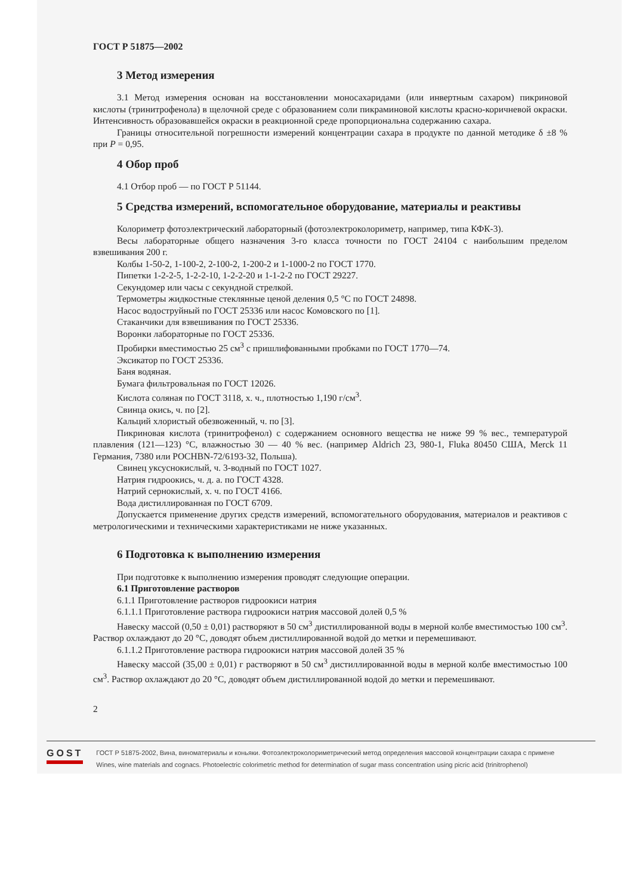ГОСТ Р 51875—2002
3 Метод измерения
3.1 Метод измерения основан на восстановлении моносахаридами (или инвертным сахаром) пикриновой кислоты (тринитрофенола) в щелочной среде с образованием соли пикраминовой кислоты красно-коричневой окраски. Интенсивность образовавшейся окраски в реакционной среде пропорциональна содержанию сахара.
Границы относительной погрешности измерений концентрации сахара в продукте по данной методике δ ±8 % при P = 0,95.
4 Обор проб
4.1 Отбор проб — по ГОСТ Р 51144.
5 Средства измерений, вспомогательное оборудование, материалы и реактивы
Колориметр фотоэлектрический лабораторный (фотоэлектроколориметр, например, типа КФК-3).
Весы лабораторные общего назначения 3-го класса точности по ГОСТ 24104 с наибольшим пределом взвешивания 200 г.
Колбы 1-50-2, 1-100-2, 2-100-2, 1-200-2 и 1-1000-2 по ГОСТ 1770.
Пипетки 1-2-2-5, 1-2-2-10, 1-2-2-20 и 1-1-2-2 по ГОСТ 29227.
Секундомер или часы с секундной стрелкой.
Термометры жидкостные стеклянные ценой деления 0,5 °С по ГОСТ 24898.
Насос водоструйный по ГОСТ 25336 или насос Комовского по [1].
Стаканчики для взвешивания по ГОСТ 25336.
Воронки лабораторные по ГОСТ 25336.
Пробирки вместимостью 25 см<sup>3</sup> с пришлифованными пробками по ГОСТ 1770—74.
Эксикатор по ГОСТ 25336.
Баня водяная.
Бумага фильтровальная по ГОСТ 12026.
Кислота соляная по ГОСТ 3118, х. ч., плотностью 1,190 г/см<sup>3</sup>.
Свинца окись, ч. по [2].
Кальций хлористый обезвоженный, ч. по [3].
Пикриновая кислота (тринитрофенол) с содержанием основного вещества не ниже 99 % вес., температурой плавления (121—123) °С, влажностью 30 — 40 % вес. (например Aldrich 23, 980-1, Fluka 80450 США, Merck 11 Германия, 7380 или POCHBN-72/6193-32, Польша).
Свинец уксуснокислый, ч. 3-водный по ГОСТ 1027.
Натрия гидроокись, ч. д. а. по ГОСТ 4328.
Натрий сернокислый, х. ч. по ГОСТ 4166.
Вода дистиллированная по ГОСТ 6709.
Допускается применение других средств измерений, вспомогательного оборудования, материалов и реактивов с метрологическими и техническими характеристиками не ниже указанных.
6 Подготовка к выполнению измерения
При подготовке к выполнению измерения проводят следующие операции.
6.1 Приготовление растворов
6.1.1 Приготовление растворов гидроокиси натрия
6.1.1.1 Приготовление раствора гидроокиси натрия массовой долей 0,5 %
Навеску массой (0,50 ± 0,01) растворяют в 50 см<sup>3</sup> дистиллированной воды в мерной колбе вместимостью 100 см<sup>3</sup>. Раствор охлаждают до 20 °С, доводят объем дистиллированной водой до метки и перемешивают.
6.1.1.2 Приготовление раствора гидроокиси натрия массовой долей 35 %
Навеску массой (35,00 ± 0,01) г растворяют в 50 см<sup>3</sup> дистиллированной воды в мерной колбе вместимостью 100 см<sup>3</sup>. Раствор охлаждают до 20 °С, доводят объем дистиллированной водой до метки и перемешивают.
2
GOST
ГОСТ Р 51875-2002, Вина, виноматериалы и коньяки. Фотоэлектроколориметрический метод определения массовой концентрации сахара с примене
Wines, wine materials and cognacs. Photoelectric colorimetric method for determination of sugar mass concentration using picric acid (trinitrophenol)